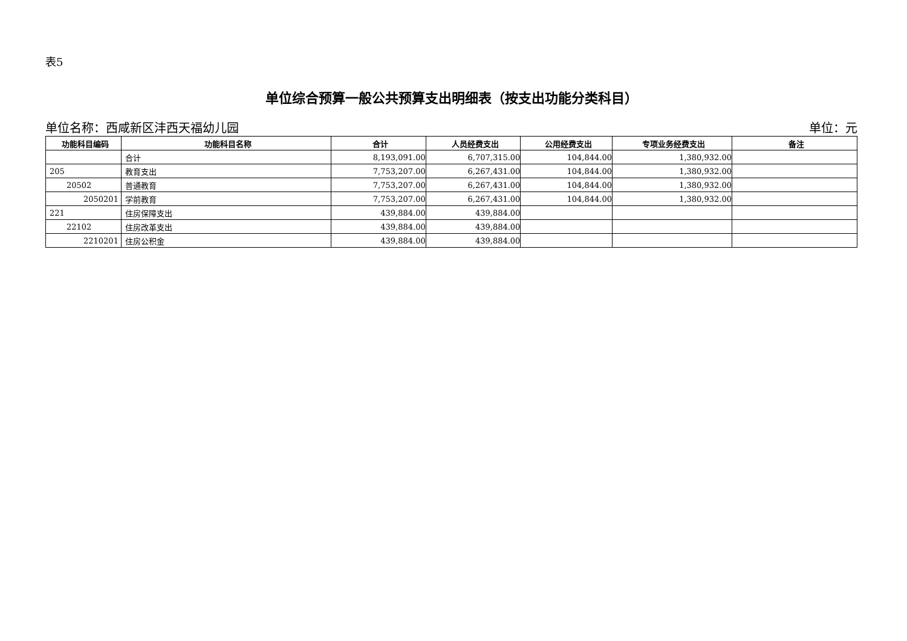表5
单位综合预算一般公共预算支出明细表（按支出功能分类科目）
单位名称：西咸新区沣西天福幼儿园 单位：元
| 功能科目编码 | 功能科目名称 | 合计 | 人员经费支出 | 公用经费支出 | 专项业务经费支出 | 备注 |
| --- | --- | --- | --- | --- | --- | --- |
| | 合计 | 8,193,091.00 | 6,707,315.00 | 104,844.00 | 1,380,932.00 | |
| 205 | 教育支出 | 7,753,207.00 | 6,267,431.00 | 104,844.00 | 1,380,932.00 | |
| 20502 | 普通教育 | 7,753,207.00 | 6,267,431.00 | 104,844.00 | 1,380,932.00 | |
| 2050201 | 学前教育 | 7,753,207.00 | 6,267,431.00 | 104,844.00 | 1,380,932.00 | |
| 221 | 住房保障支出 | 439,884.00 | 439,884.00 | | | |
| 22102 | 住房改革支出 | 439,884.00 | 439,884.00 | | | |
| 2210201 | 住房公积金 | 439,884.00 | 439,884.00 | | | |